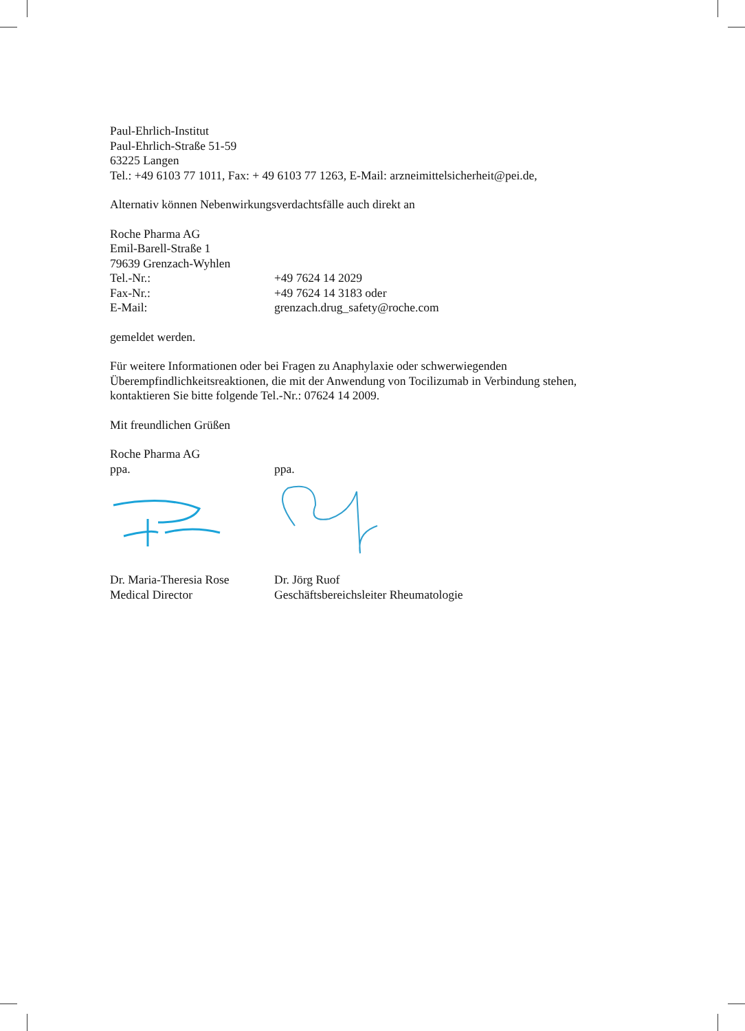Paul-Ehrlich-Institut
Paul-Ehrlich-Straße 51-59
63225 Langen
Tel.: +49 6103 77 1011, Fax: + 49 6103 77 1263, E-Mail: arzneimittelsicherheit@pei.de,
Alternativ können Nebenwirkungsverdachtsfälle auch direkt an
Roche Pharma AG
Emil-Barell-Straße 1
79639 Grenzach-Wyhlen
Tel.-Nr.: +49 7624 14 2029
Fax-Nr.: +49 7624 14 3183 oder
E-Mail: grenzach.drug_safety@roche.com
gemeldet werden.
Für weitere Informationen oder bei Fragen zu Anaphylaxie oder schwerwiegenden Überempfindlichkeitsreaktionen, die mit der Anwendung von Tocilizumab in Verbindung stehen, kontaktieren Sie bitte folgende Tel.-Nr.: 07624 14 2009.
Mit freundlichen Grüßen
Roche Pharma AG
ppa. ppa.
Dr. Maria-Theresia Rose Dr. Jörg Ruof
Medical Director Geschäftsbereichsleiter Rheumatologie